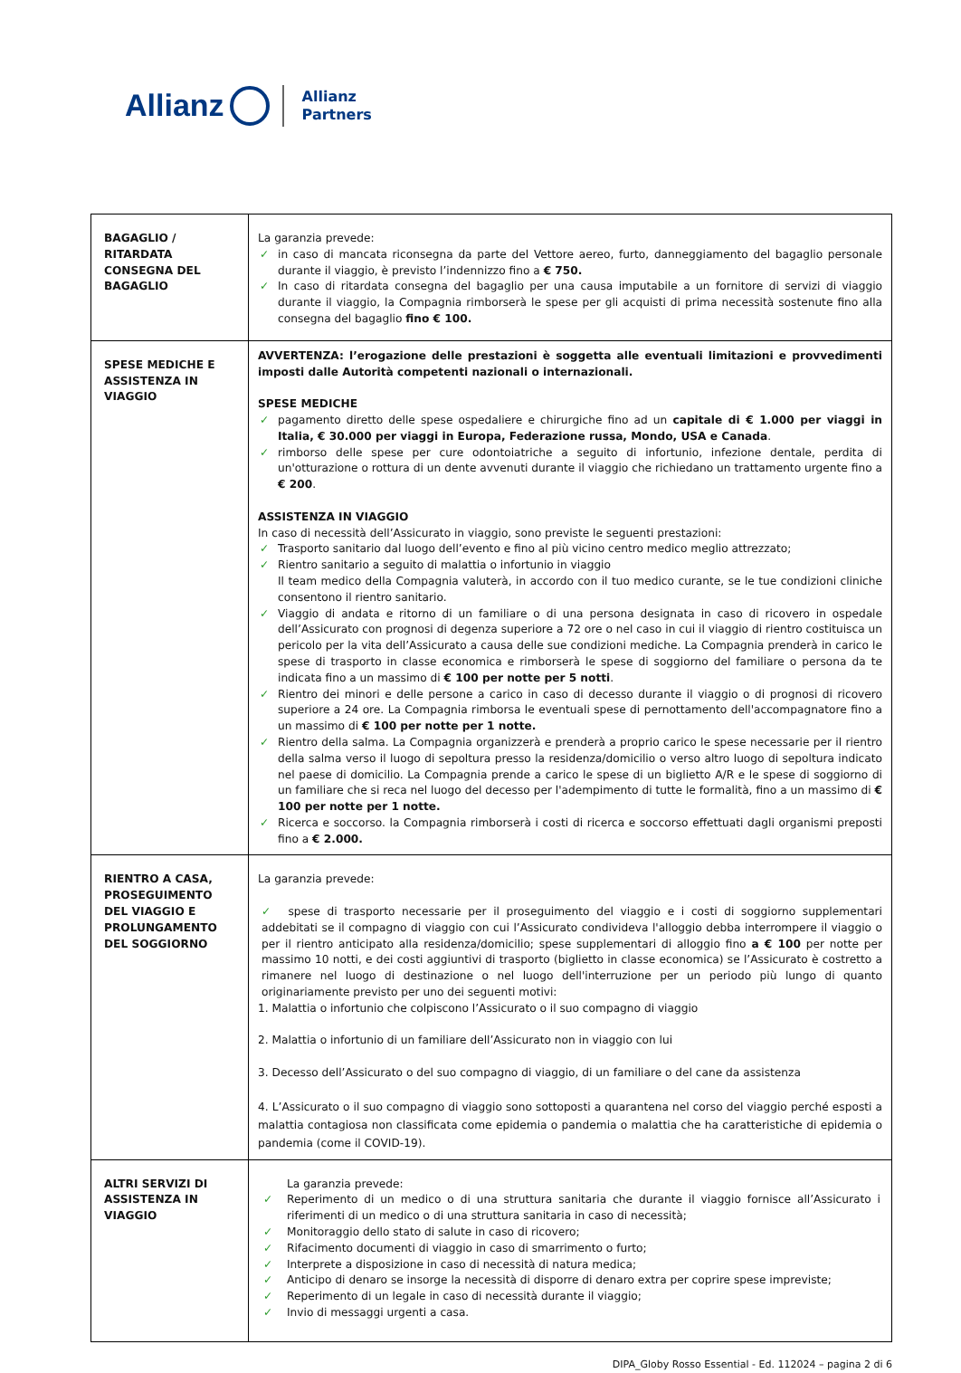Allianz Allianz
Partners
| BAGAGLIO / RITARDATA CONSEGNA DEL BAGAGLIO | La garanzia prevede: ✓ in caso di mancata riconsegna da parte del Vettore aereo, furto, danneggiamento del bagaglio personale durante il viaggio, è previsto l’indennizzo fino a € 750. ✓ In caso di ritardata consegna del bagaglio per una causa imputabile a un fornitore di servizi di viaggio durante il viaggio, la Compagnia rimborserà le spese per gli acquisti di prima necessità sostenute fino alla consegna del bagaglio fino € 100. |
| SPESE MEDICHE E ASSISTENZA IN VIAGGIO | AVVERTENZA: l’erogazione delle prestazioni è soggetta alle eventuali limitazioni e provvedimenti imposti dalle Autorità competenti nazionali o internazionali. SPESE MEDICHE ✓ pagamento diretto delle spese ospedaliere e chirurgiche fino ad un capitale di € 1.000 per viaggi in Italia, € 30.000 per viaggi in Europa, Federazione russa, Mondo, USA e Canada . ✓ rimborso delle spese per cure odontoiatriche a seguito di infortunio, infezione dentale, perdita di un'otturazione o rottura di un dente avvenuti durante il viaggio che richiedano un trattamento urgente fino a € 200 . ASSISTENZA IN VIAGGIO In caso di necessità dell’Assicurato in viaggio, sono previste le seguenti prestazioni: ✓ Trasporto sanitario dal luogo dell’evento e fino al più vicino centro medico meglio attrezzato; ✓ Rientro sanitario a seguito di malattia o infortunio in viaggio Il team medico della Compagnia valuterà, in accordo con il tuo medico curante, se le tue condizioni cliniche consentono il rientro sanitario. ✓ Viaggio di andata e ritorno di un familiare o di una persona designata in caso di ricovero in ospedale dell’Assicurato con prognosi di degenza superiore a 72 ore o nel caso in cui il viaggio di rientro costituisca un pericolo per la vita dell’Assicurato a causa delle sue condizioni mediche. La Compagnia prenderà in carico le spese di trasporto in classe economica e rimborserà le spese di soggiorno del familiare o persona da te indicata fino a un massimo di € 100 per notte per 5 notti . ✓ Rientro dei minori e delle persone a carico in caso di decesso durante il viaggio o di prognosi di ricovero superiore a 24 ore. La Compagnia rimborsa le eventuali spese di pernottamento dell'accompagnatore fino a un massimo di € 100 per notte per 1 notte. ✓ Rientro della salma. La Compagnia organizzerà e prenderà a proprio carico le spese necessarie per il rientro della salma verso il luogo di sepoltura presso la residenza/domicilio o verso altro luogo di sepoltura indicato nel paese di domicilio. La Compagnia prende a carico le spese di un biglietto A/R e le spese di soggiorno di un familiare che si reca nel luogo del decesso per l'adempimento di tutte le formalità, fino a un massimo di € 100 per notte per 1 notte. ✓ Ricerca e soccorso. la Compagnia rimborserà i costi di ricerca e soccorso effettuati dagli organismi preposti fino a € 2.000. |
| RIENTRO A CASA, PROSEGUIMENTO DEL VIAGGIO E PROLUNGAMENTO DEL SOGGIORNO | La garanzia prevede: ✓ spese di trasporto necessarie per il proseguimento del viaggio e i costi di soggiorno supplementari addebitati se il compagno di viaggio con cui l’Assicurato condivideva l'alloggio debba interrompere il viaggio o per il rientro anticipato alla residenza/domicilio; spese supplementari di alloggio fino a € 100 per notte per massimo 10 notti, e dei costi aggiuntivi di trasporto (biglietto in classe economica) se l’Assicurato è costretto a rimanere nel luogo di destinazione o nel luogo dell'interruzione per un periodo più lungo di quanto originariamente previsto per uno dei seguenti motivi: 1. Malattia o infortunio che colpiscono l’Assicurato o il suo compagno di viaggio 2. Malattia o infortunio di un familiare dell’Assicurato non in viaggio con lui 3. Decesso dell’Assicurato o del suo compagno di viaggio, di un familiare o del cane da assistenza 4. L’Assicurato o il suo compagno di viaggio sono sottoposti a quarantena nel corso del viaggio perché esposti a malattia contagiosa non classificata come epidemia o pandemia o malattia che ha caratteristiche di epidemia o pandemia (come il COVID-19). |
| ALTRI SERVIZI DI ASSISTENZA IN VIAGGIO | La garanzia prevede: ✓ Reperimento di un medico o di una struttura sanitaria che durante il viaggio fornisce all’Assicurato i riferimenti di un medico o di una struttura sanitaria in caso di necessità; ✓ Monitoraggio dello stato di salute in caso di ricovero; ✓ Rifacimento documenti di viaggio in caso di smarrimento o furto; ✓ Interprete a disposizione in caso di necessità di natura medica; ✓ Anticipo di denaro se insorge la necessità di disporre di denaro extra per coprire spese impreviste; ✓ Reperimento di un legale in caso di necessità durante il viaggio; ✓ Invio di messaggi urgenti a casa. |
DIPA_Globy Rosso Essential - Ed. 112024 – pagina 2 di 6